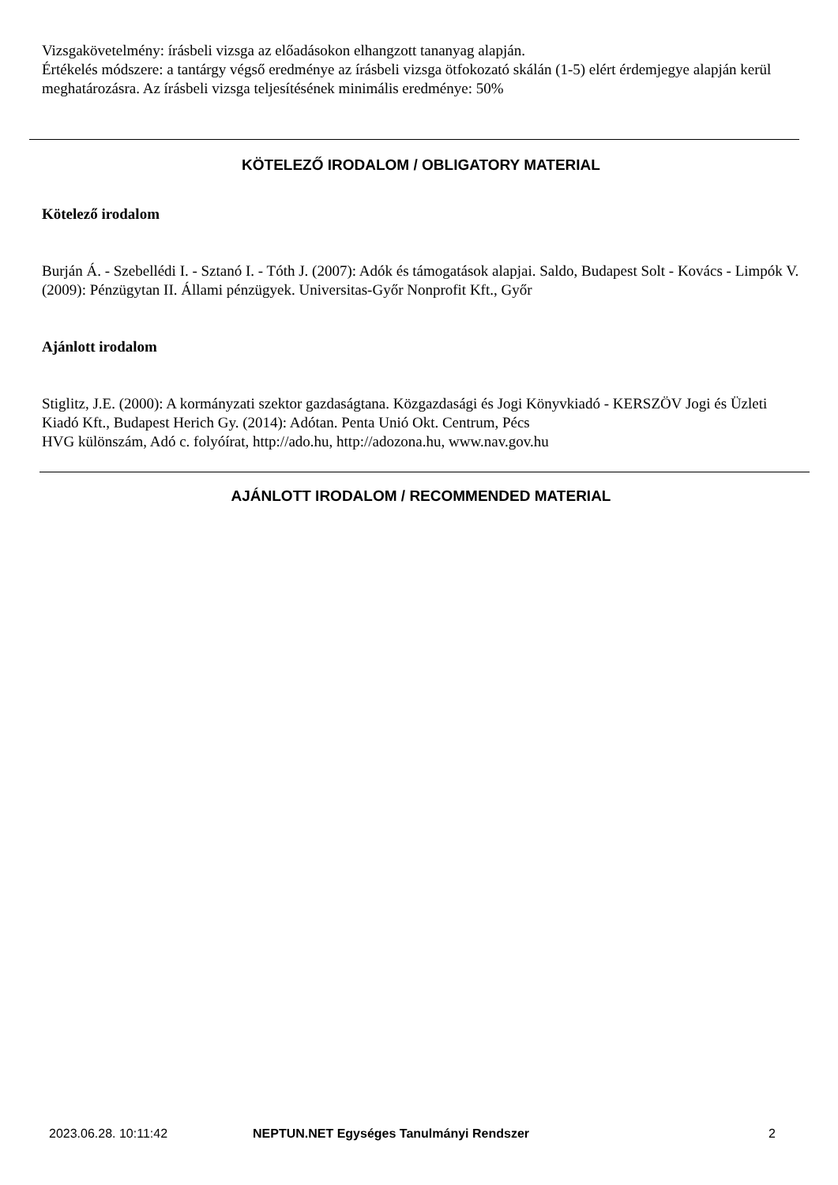Vizsgakövetelmény: írásbeli vizsga az előadásokon elhangzott tananyag alapján.
Értékelés módszere: a tantárgy végső eredménye az írásbeli vizsga ötfokozató skálán (1-5) elért érdemjegye alapján kerül meghatározásra. Az írásbeli vizsga teljesítésének minimális eredménye: 50%
KÖTELEZŐ IRODALOM / OBLIGATORY MATERIAL
Kötelező irodalom
Burján Á. - Szebellédi I. - Sztanó I. - Tóth J. (2007): Adók és támogatások alapjai. Saldo, Budapest Solt - Kovács - Limpók V. (2009): Pénzügytan II. Állami pénzügyek. Universitas-Győr Nonprofit Kft., Győr
Ajánlott irodalom
Stiglitz, J.E. (2000): A kormányzati szektor gazdaságtana. Közgazdasági és Jogi Könyvkiadó - KERSZÖV Jogi és Üzleti Kiadó Kft., Budapest Herich Gy. (2014): Adótan. Penta Unió Okt. Centrum, Pécs
HVG különszám, Adó c. folyóírat, http://ado.hu, http://adozona.hu, www.nav.gov.hu
AJÁNLOTT IRODALOM / RECOMMENDED MATERIAL
2023.06.28. 10:11:42 NEPTUN.NET Egységes Tanulmányi Rendszer 2